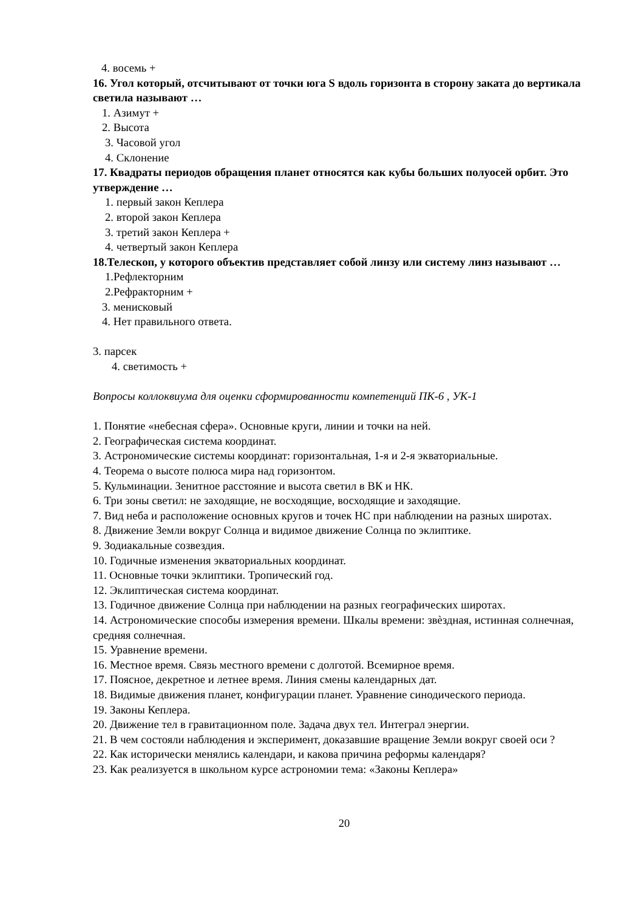4. восемь +
16. Угол который, отсчитывают от точки юга S вдоль горизонта в сторону заката до вертикала светила называют …
1. Азимут +
2. Высота
3. Часовой угол
4. Склонение
17. Квадраты периодов обращения планет относятся как кубы больших полуосей орбит. Это утверждение …
1. первый закон Кеплера
2. второй закон Кеплера
3. третий закон Кеплера +
4. четвертый закон Кеплера
18.Телескоп, у которого объектив представляет собой линзу или систему линз называют …
1.Рефлекторним
2.Рефракторним +
3. менисковый
4. Нет правильного ответа.
3. парсек
4. светимость +
Вопросы коллоквиума для оценки сформированности компетенций ПК-6 , УК-1
1. Понятие «небесная сфера». Основные круги, линии и точки на ней.
2. Географическая система координат.
3. Астрономические системы координат: горизонтальная, 1-я и 2-я экваториальные.
4. Теорема о высоте полюса мира над горизонтом.
5. Кульминации. Зенитное расстояние и высота светил в ВК и НК.
6. Три зоны светил: не заходящие, не восходящие, восходящие и заходящие.
7. Вид неба и расположение основных кругов и точек НС при наблюдении на разных широтах.
8. Движение Земли вокруг Солнца и видимое движение Солнца по эклиптике.
9. Зодиакальные созвездия.
10. Годичные изменения экваториальных координат.
11. Основные точки эклиптики. Тропический год.
12. Эклиптическая система координат.
13. Годичное движение Солнца при наблюдении на разных географических широтах.
14. Астрономические способы измерения времени. Шкалы времени: звѐздная, истинная солнечная, средняя солнечная.
15. Уравнение времени.
16. Местное время. Связь местного времени с долготой. Всемирное время.
17. Поясное, декретное и летнее время. Линия смены календарных дат.
18. Видимые движения планет, конфигурации планет. Уравнение синодического периода.
19. Законы Кеплера.
20. Движение тел в гравитационном поле. Задача двух тел. Интеграл энергии.
21. В чем состояли наблюдения и эксперимент, доказавшие вращение Земли вокруг своей оси ?
22. Как исторически менялись календари, и какова причина реформы календаря?
23. Как реализуется в школьном курсе астрономии тема: «Законы Кеплера»
20